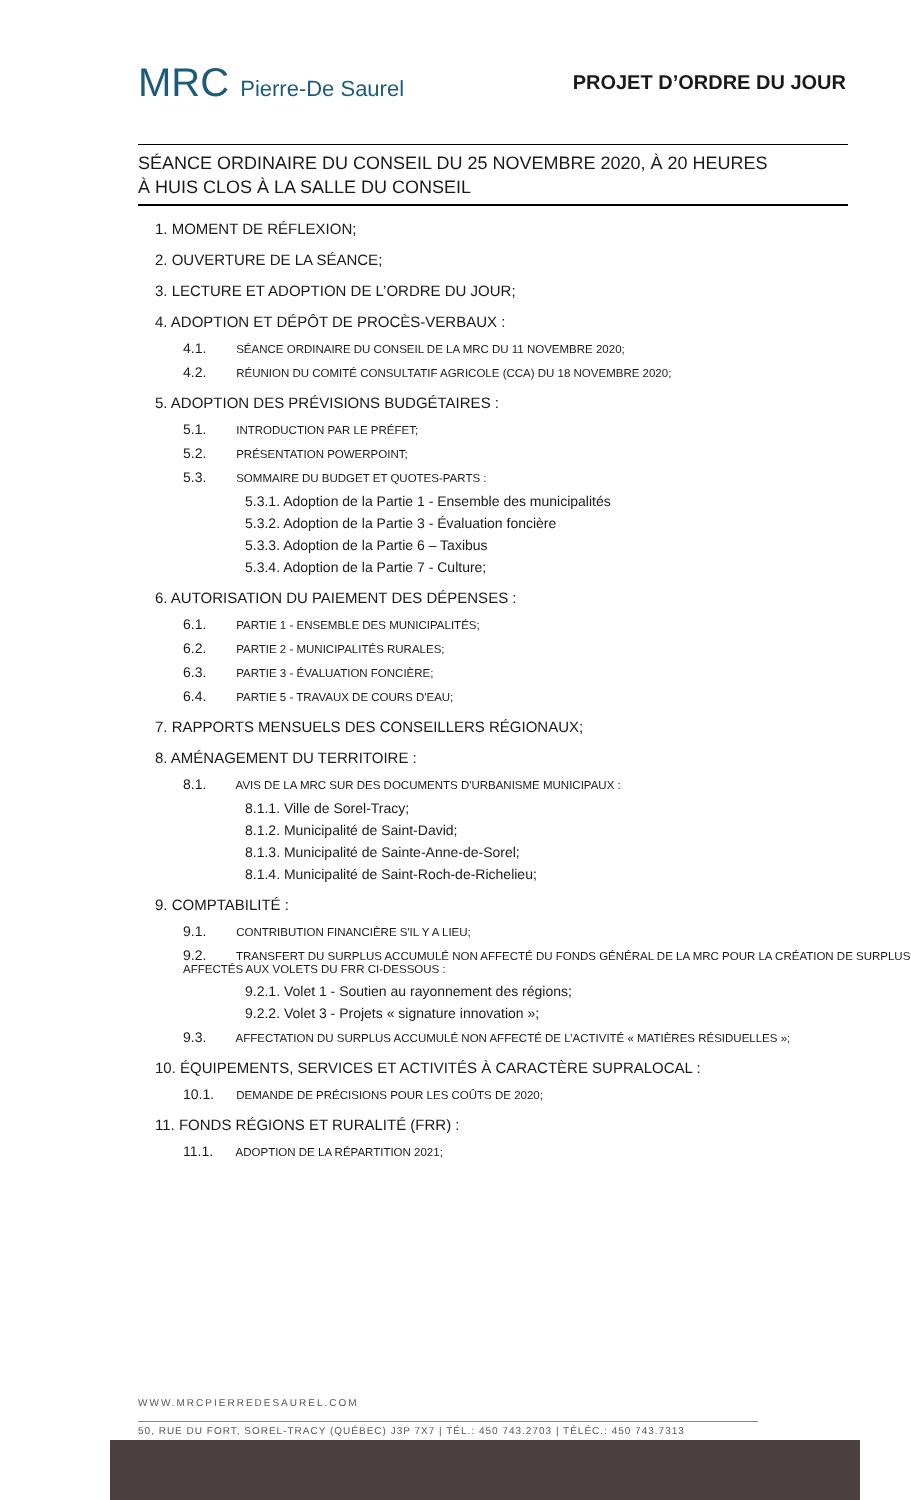MRC Pierre-De Saurel PROJET D’ORDRE DU JOUR
SÉANCE ORDINAIRE DU CONSEIL DU 25 NOVEMBRE 2020, À 20 HEURES
À HUIS CLOS À LA SALLE DU CONSEIL
1. MOMENT DE RÉFLEXION;
2. OUVERTURE DE LA SÉANCE;
3. LECTURE ET ADOPTION DE L’ORDRE DU JOUR;
4. ADOPTION ET DÉPÔT DE PROCÈS-VERBAUX :
4.1. SÉANCE ORDINAIRE DU CONSEIL DE LA MRC DU 11 NOVEMBRE 2020;
4.2. RÉUNION DU COMITÉ CONSULTATIF AGRICOLE (CCA) DU 18 NOVEMBRE 2020;
5. ADOPTION DES PRÉVISIONS BUDGÉTAIRES :
5.1. INTRODUCTION PAR LE PRÉFET;
5.2. PRÉSENTATION POWERPOINT;
5.3. SOMMAIRE DU BUDGET ET QUOTES-PARTS :
5.3.1. Adoption de la Partie 1 - Ensemble des municipalités
5.3.2. Adoption de la Partie 3 - Évaluation foncière
5.3.3. Adoption de la Partie 6 – Taxibus
5.3.4. Adoption de la Partie 7 - Culture;
6. AUTORISATION DU PAIEMENT DES DÉPENSES :
6.1. PARTIE 1 - ENSEMBLE DES MUNICIPALITÉS;
6.2. PARTIE 2 - MUNICIPALITÉS RURALES;
6.3. PARTIE 3 - ÉVALUATION FONCIÈRE;
6.4. PARTIE 5 - TRAVAUX DE COURS D'EAU;
7. RAPPORTS MENSUELS DES CONSEILLERS RÉGIONAUX;
8. AMÉNAGEMENT DU TERRITOIRE :
8.1. AVIS DE LA MRC SUR DES DOCUMENTS D'URBANISME MUNICIPAUX :
8.1.1. Ville de Sorel-Tracy;
8.1.2. Municipalité de Saint-David;
8.1.3. Municipalité de Sainte-Anne-de-Sorel;
8.1.4. Municipalité de Saint-Roch-de-Richelieu;
9. COMPTABILITÉ :
9.1. CONTRIBUTION FINANCIÈRE S'IL Y A LIEU;
9.2. TRANSFERT DU SURPLUS ACCUMULÉ NON AFFECTÉ DU FONDS GÉNÉRAL DE LA MRC POUR LA CRÉATION DE SURPLUS AFFECTÉS AUX VOLETS DU FRR CI-DESSOUS :
9.2.1. Volet 1 - Soutien au rayonnement des régions;
9.2.2. Volet 3 - Projets « signature innovation »;
9.3. AFFECTATION DU SURPLUS ACCUMULÉ NON AFFECTÉ DE L’ACTIVITÉ « MATIÈRES RÉSIDUELLES »;
10. ÉQUIPEMENTS, SERVICES ET ACTIVITÉS À CARACTÈRE SUPRALOCAL :
10.1. DEMANDE DE PRÉCISIONS POUR LES COÛTS DE 2020;
11. FONDS RÉGIONS ET RURALITÉ (FRR) :
11.1. ADOPTION DE LA RÉPARTITION 2021;
WWW.MRCPIERREDESAUREL.COM
50, RUE DU FORT, SOREL-TRACY (QUÉBEC) J3P 7X7 | TÉL.: 450 743.2703 | TÉLÉC.: 450 743.7313